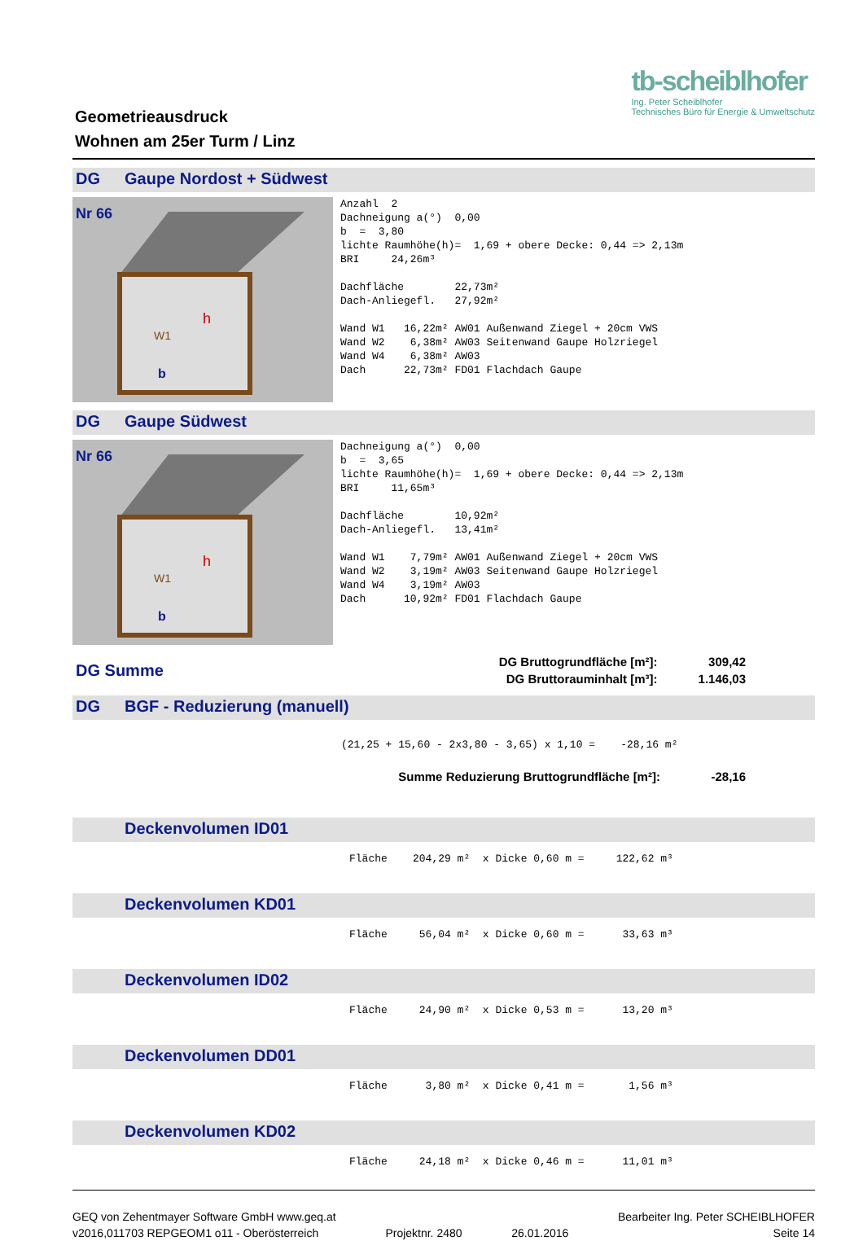Geometrieausdruck
Wohnen am 25er Turm / Linz
tb-scheiblhofer
Ing. Peter Scheiblhofer
Technisches Büro für Energie & Umweltschutz
DG Gaupe Nordost + Südwest
Nr 66
h
W1
b
Anzahl  2
Dachneigung a(°)  0,00
b  =  3,80
lichte Raumhöhe(h)=  1,69 + obere Decke: 0,44 => 2,13m
BRI     24,26m³

Dachfläche        22,73m²
Dach-Anliegefl.   27,92m²

Wand W1   16,22m² AW01 Außenwand Ziegel + 20cm VWS
Wand W2    6,38m² AW03 Seitenwand Gaupe Holzriegel
Wand W4    6,38m² AW03
Dach      22,73m² FD01 Flachdach Gaupe
DG Gaupe Südwest
Nr 66
h
W1
b
Dachneigung a(°)  0,00
b  =  3,65
lichte Raumhöhe(h)=  1,69 + obere Decke: 0,44 => 2,13m
BRI     11,65m³

Dachfläche        10,92m²
Dach-Anliegefl.   13,41m²

Wand W1    7,79m² AW01 Außenwand Ziegel + 20cm VWS
Wand W2    3,19m² AW03 Seitenwand Gaupe Holzriegel
Wand W4    3,19m² AW03
Dach      10,92m² FD01 Flachdach Gaupe
DG Summe
DG Bruttogrundfläche [m²]: 309,42
DG Bruttorauminhalt [m³]: 1.146,03
DG BGF - Reduzierung (manuell)
(21,25 + 15,60 - 2x3,80 - 3,65) x 1,10 =    -28,16 m²
Summe Reduzierung Bruttogrundfläche [m²]: -28,16
Deckenvolumen ID01
Fläche    204,29 m²  x Dicke 0,60 m =     122,62 m³
Deckenvolumen KD01
Fläche     56,04 m²  x Dicke 0,60 m =      33,63 m³
Deckenvolumen ID02
Fläche     24,90 m²  x Dicke 0,53 m =      13,20 m³
Deckenvolumen DD01
Fläche      3,80 m²  x Dicke 0,41 m =       1,56 m³
Deckenvolumen KD02
Fläche     24,18 m²  x Dicke 0,46 m =      11,01 m³
GEQ von Zehentmayer Software GmbH www.geq.at
v2016,011703 REPGEOM1 o11 - Oberösterreich
Projektnr. 2480
26.01.2016 Bearbeiter Ing. Peter SCHEIBLHOFER
Seite 14